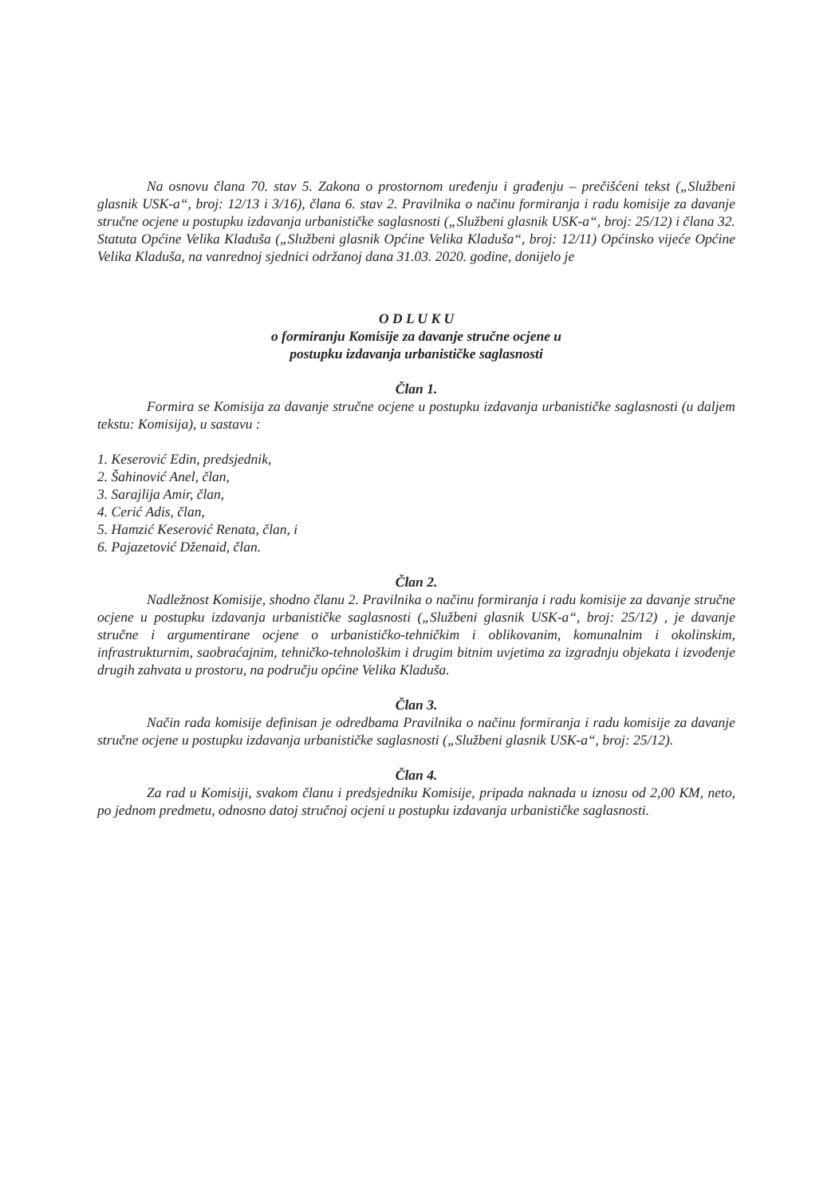Na osnovu člana 70. stav 5. Zakona o prostornom uređenju i građenju – prečišćeni tekst („Službeni glasnik USK-a“, broj: 12/13 i 3/16), člana 6. stav 2. Pravilnika o načinu formiranja i radu komisije za davanje stručne ocjene u postupku izdavanja urbanističke saglasnosti („Službeni glasnik USK-a“, broj: 25/12) i člana 32. Statuta Općine Velika Kladuša („Službeni glasnik Općine Velika Kladuša“, broj: 12/11) Općinsko vijeće Općine Velika Kladuša, na vanrednoj sjednici održanoj dana 31.03. 2020. godine, donijelo je
O D L U K U
o formiranju Komisije za davanje stručne ocjene u
postupku izdavanja urbanističke saglasnosti
Član 1.
Formira se Komisija za davanje stručne ocjene u postupku izdavanja urbanističke saglasnosti (u daljem tekstu: Komisija), u sastavu :
1. Keserović Edin, predsjednik,
2. Šahinović Anel, član,
3. Sarajlija Amir, član,
4. Cerić Adis, član,
5. Hamzić Keserović Renata, član, i
6. Pajazetović Dženaid, član.
Član 2.
Nadležnost Komisije, shodno članu 2. Pravilnika o načinu formiranja i radu komisije za davanje stručne ocjene u postupku izdavanja urbanističke saglasnosti („Službeni glasnik USK-a“, broj: 25/12) , je davanje stručne i argumentirane ocjene o urbanističko-tehničkim i oblikovanim, komunalnim i okolinskim, infrastrukturnim, saobraćajnim, tehničko-tehnološkim i drugim bitnim uvjetima za izgradnju objekata i izvođenje drugih zahvata u prostoru, na području općine Velika Kladuša.
Član 3.
Način rada komisije definisan je odredbama Pravilnika o načinu formiranja i radu komisije za davanje stručne ocjene u postupku izdavanja urbanističke saglasnosti („Službeni glasnik USK-a“, broj: 25/12).
Član 4.
Za rad u Komisiji, svakom članu i predsjedniku Komisije, pripada naknada u iznosu od 2,00 KM, neto, po jednom predmetu, odnosno datoj stručnoj ocjeni u postupku izdavanja urbanističke saglasnosti.